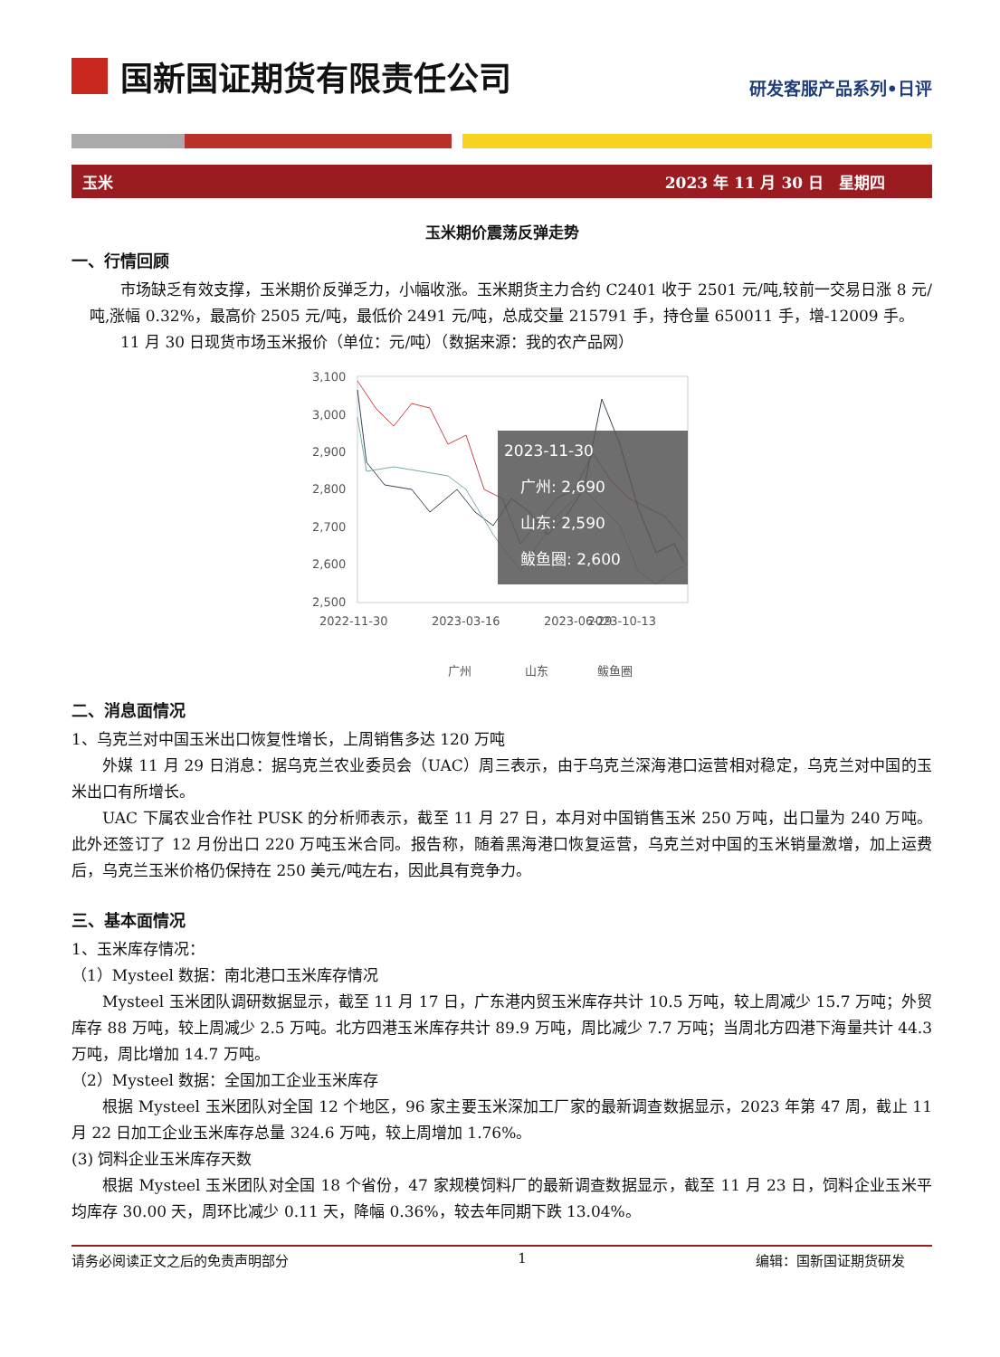国新国证期货有限责任公司
研发客服产品系列•日评
玉米 2023 年 11 月 30 日　星期四
玉米期价震荡反弹走势
一、行情回顾
市场缺乏有效支撑，玉米期价反弹乏力，小幅收涨。玉米期货主力合约 C2401 收于 2501 元/吨,较前一交易日涨 8 元/吨,涨幅 0.32%，最高价 2505 元/吨，最低价 2491 元/吨，总成交量 215791 手，持仓量 650011 手，增-12009 手。
11 月 30 日现货市场玉米报价（单位：元/吨）（数据来源：我的农产品网）
3,100
3,000
2,900
2,800
2,700
2,600
2,500
2022-11-30
2023-03-16
2023-06-29
2023-10-13
2023-11-30
广州: 2,690
山东: 2,590
鲅鱼圈: 2,600
广州
山东
鲅鱼圈
二、消息面情况
1、乌克兰对中国玉米出口恢复性增长，上周销售多达 120 万吨
外媒 11 月 29 日消息：据乌克兰农业委员会（UAC）周三表示，由于乌克兰深海港口运营相对稳定，乌克兰对中国的玉米出口有所增长。
UAC 下属农业合作社 PUSK 的分析师表示，截至 11 月 27 日，本月对中国销售玉米 250 万吨，出口量为 240 万吨。此外还签订了 12 月份出口 220 万吨玉米合同。报告称，随着黑海港口恢复运营，乌克兰对中国的玉米销量激增，加上运费后，乌克兰玉米价格仍保持在 250 美元/吨左右，因此具有竞争力。
三、基本面情况
1、玉米库存情况：
（1）Mysteel 数据：南北港口玉米库存情况
Mysteel 玉米团队调研数据显示，截至 11 月 17 日，广东港内贸玉米库存共计 10.5 万吨，较上周减少 15.7 万吨；外贸库存 88 万吨，较上周减少 2.5 万吨。北方四港玉米库存共计 89.9 万吨，周比减少 7.7 万吨；当周北方四港下海量共计 44.3 万吨，周比增加 14.7 万吨。
（2）Mysteel 数据：全国加工企业玉米库存
根据 Mysteel 玉米团队对全国 12 个地区，96 家主要玉米深加工厂家的最新调查数据显示，2023 年第 47 周，截止 11 月 22 日加工企业玉米库存总量 324.6 万吨，较上周增加 1.76%。
(3) 饲料企业玉米库存天数
根据 Mysteel 玉米团队对全国 18 个省份，47 家规模饲料厂的最新调查数据显示，截至 11 月 23 日，饲料企业玉米平均库存 30.00 天，周环比减少 0.11 天，降幅 0.36%，较去年同期下跌 13.04%。
请务必阅读正文之后的免责声明部分 1 编辑：国新国证期货研发